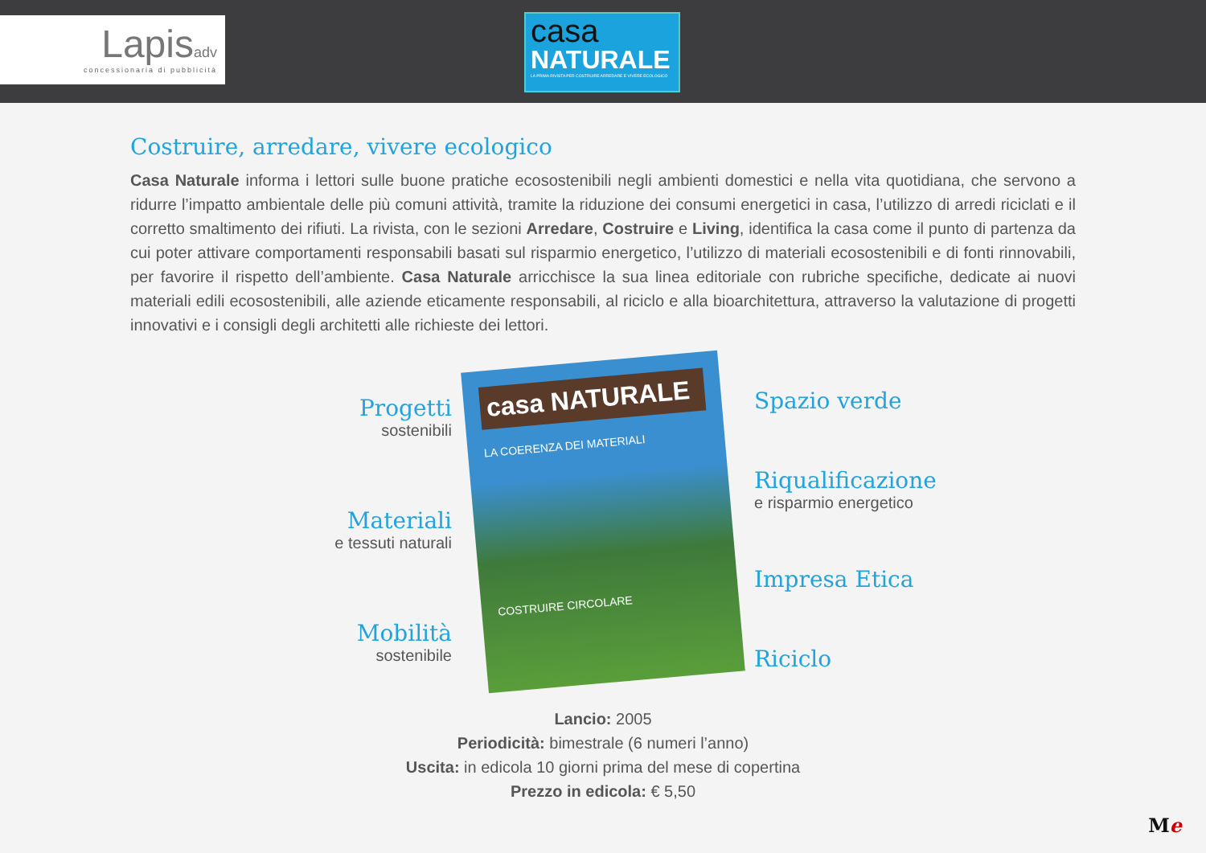Lapisadv
concessionaria di pubblicità
casa
NATURALE
LA PRIMA RIVISTA PER COSTRUIRE ARREDARE E VIVERE ECOLOGICO
Costruire, arredare, vivere ecologico
Casa Naturale informa i lettori sulle buone pratiche ecosostenibili negli ambienti domestici e nella vita quotidiana, che servono a ridurre l’impatto ambientale delle più comuni attività, tramite la riduzione dei consumi energetici in casa, l’utilizzo di arredi riciclati e il corretto smaltimento dei rifiuti. La rivista, con le sezioni Arredare, Costruire e Living, identifica la casa come il punto di partenza da cui poter attivare comportamenti responsabili basati sul risparmio energetico, l’utilizzo di materiali ecosostenibili e di fonti rinnovabili, per favorire il rispetto dell’ambiente. Casa Naturale arricchisce la sua linea editoriale con rubriche specifiche, dedicate ai nuovi materiali edili ecosostenibili, alle aziende eticamente responsabili, al riciclo e alla bioarchitettura, attraverso la valutazione di progetti innovativi e i consigli degli architetti alle richieste dei lettori.
Progetti
sostenibili
Materiali
e tessuti naturali
Mobilità
sostenibile
casa NATURALE
LA COERENZA DEI MATERIALI
COSTRUIRE CIRCOLARE
Spazio verde
Riqualificazione
e risparmio energetico
Impresa Etica
Riciclo
Lancio: 2005
Periodicità: bimestrale (6 numeri l’anno)
Uscita: in edicola 10 giorni prima del mese di copertina
Prezzo in edicola: € 5,50
Me